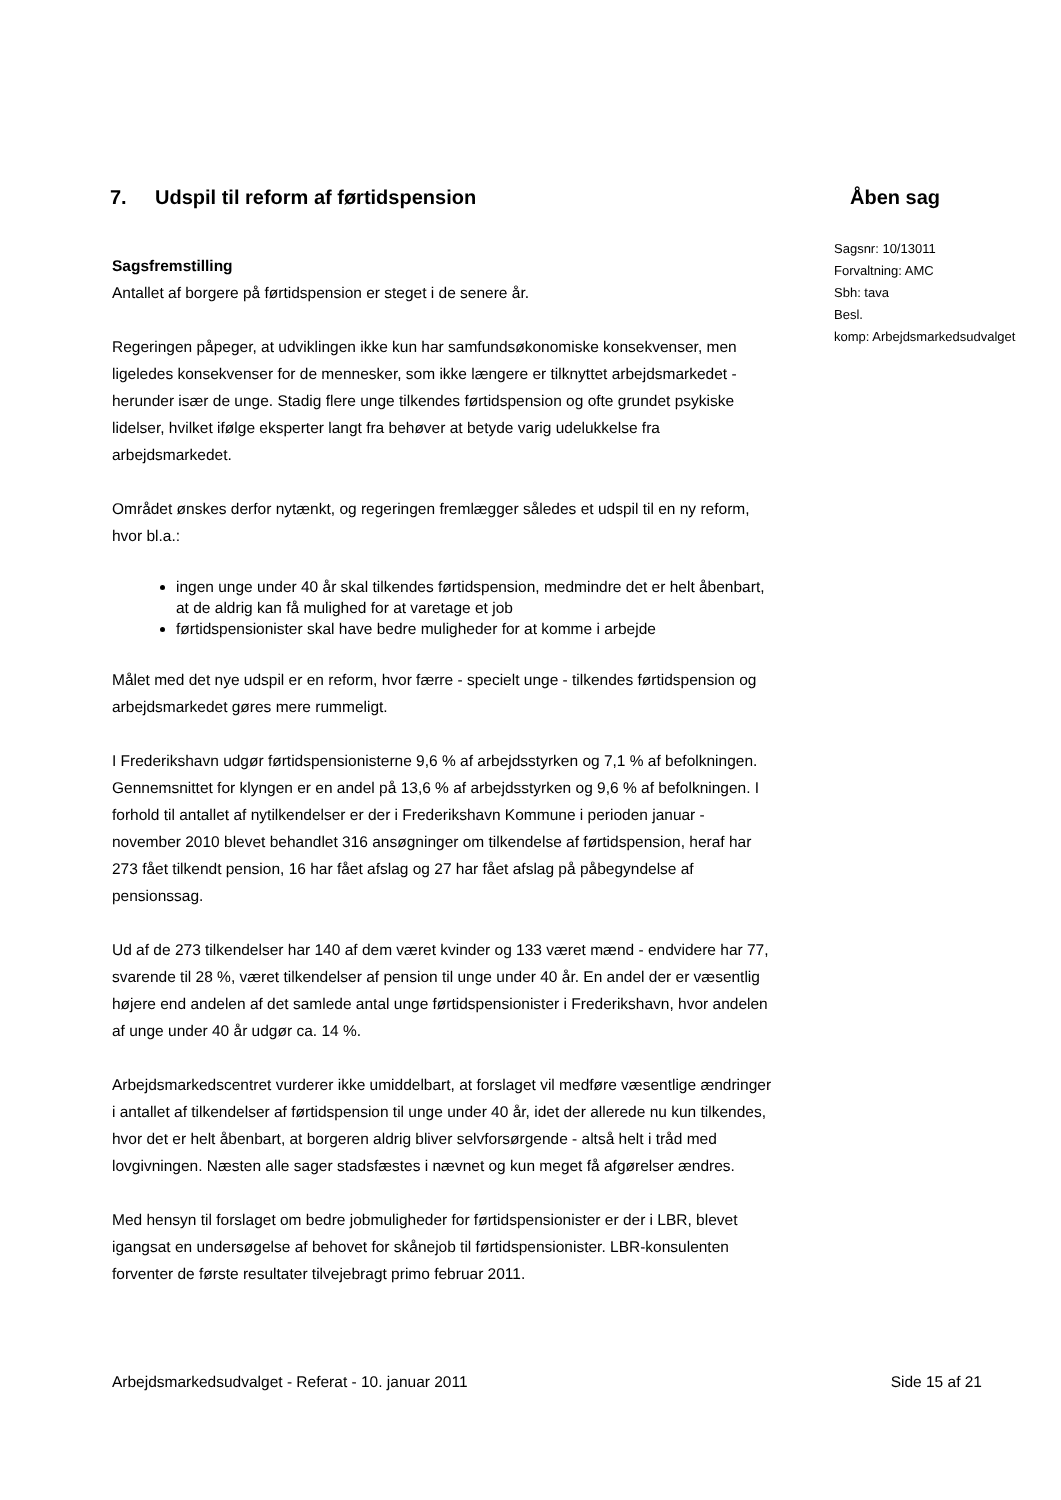7. Udspil til reform af førtidspension
Åben sag
Sagsnr: 10/13011
Forvaltning: AMC
Sbh: tava
Besl.
komp: Arbejdsmarkedsudvalget
Sagsfremstilling
Antallet af borgere på førtidspension er steget i de senere år.
Regeringen påpeger, at udviklingen ikke kun har samfundsøkonomiske konsekvenser, men ligeledes konsekvenser for de mennesker, som ikke længere er tilknyttet arbejdsmarkedet - herunder især de unge. Stadig flere unge tilkendes førtidspension og ofte grundet psykiske lidelser, hvilket ifølge eksperter langt fra behøver at betyde varig udelukkelse fra arbejdsmarkedet.
Området ønskes derfor nytænkt, og regeringen fremlægger således et udspil til en ny reform, hvor bl.a.:
ingen unge under 40 år skal tilkendes førtidspension, medmindre det er helt åbenbart, at de aldrig kan få mulighed for at varetage et job
førtidspensionister skal have bedre muligheder for at komme i arbejde
Målet med det nye udspil er en reform, hvor færre - specielt unge - tilkendes førtidspension og arbejdsmarkedet gøres mere rummeligt.
I Frederikshavn udgør førtidspensionisterne 9,6 % af arbejdsstyrken og 7,1 % af befolkningen. Gennemsnittet for klyngen er en andel på 13,6 % af arbejdsstyrken og 9,6 % af befolkningen. I forhold til antallet af nytilkendelser er der i Frederikshavn Kommune i perioden januar - november 2010 blevet behandlet 316 ansøgninger om tilkendelse af førtidspension, heraf har 273 fået tilkendt pension, 16 har fået afslag og 27 har fået afslag på påbegyndelse af pensionssag.
Ud af de 273 tilkendelser har 140 af dem været kvinder og 133 været mænd - endvidere har 77, svarende til 28 %, været tilkendelser af pension til unge under 40 år. En andel der er væsentlig højere end andelen af det samlede antal unge førtidspensionister i Frederikshavn, hvor andelen af unge under 40 år udgør ca. 14 %.
Arbejdsmarkedscentret vurderer ikke umiddelbart, at forslaget vil medføre væsentlige ændringer i antallet af tilkendelser af førtidspension til unge under 40 år, idet der allerede nu kun tilkendes, hvor det er helt åbenbart, at borgeren aldrig bliver selvforsørgende - altså helt i tråd med lovgivningen. Næsten alle sager stadsfæstes i nævnet og kun meget få afgørelser ændres.
Med hensyn til forslaget om bedre jobmuligheder for førtidspensionister er der i LBR, blevet igangsat en undersøgelse af behovet for skånejob til førtidspensionister. LBR-konsulenten forventer de første resultater tilvejebragt primo februar 2011.
Arbejdsmarkedsudvalget - Referat - 10. januar 2011 Side 15 af 21